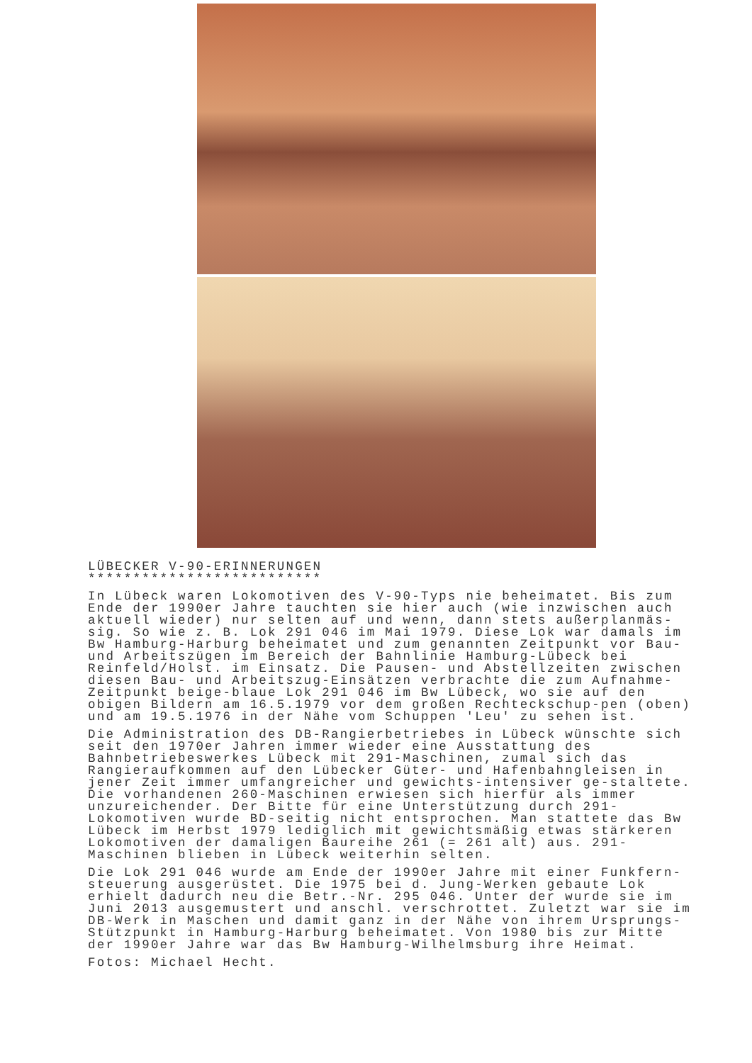LÜBECKER V-90-ERINNERUNGEN
**************************
In Lübeck waren Lokomotiven des V-90-Typs nie beheimatet. Bis zum Ende der 1990er Jahre tauchten sie hier auch (wie inzwischen auch aktuell wieder) nur selten auf und wenn, dann stets außerplanmäs-sig. So wie z. B. Lok 291 046 im Mai 1979. Diese Lok war damals im Bw Hamburg-Harburg beheimatet und zum genannten Zeitpunkt vor Bau- und Arbeitszügen im Bereich der Bahnlinie Hamburg-Lübeck bei Reinfeld/Holst. im Einsatz. Die Pausen- und Abstellzeiten zwischen diesen Bau- und Arbeitszug-Einsätzen verbrachte die zum Aufnahme-Zeitpunkt beige-blaue Lok 291 046 im Bw Lübeck, wo sie auf den obigen Bildern am 16.5.1979 vor dem großen Rechteckschup-pen (oben) und am 19.5.1976 in der Nähe vom Schuppen 'Leu' zu sehen ist.
Die Administration des DB-Rangierbetriebes in Lübeck wünschte sich seit den 1970er Jahren immer wieder eine Ausstattung des Bahnbetriebeswerkes Lübeck mit 291-Maschinen, zumal sich das Rangieraufkommen auf den Lübecker Güter- und Hafenbahngleisen in jener Zeit immer umfangreicher und gewichts-intensiver ge-staltete. Die vorhandenen 260-Maschinen erwiesen sich hierfür als immer unzureichender. Der Bitte für eine Unterstützung durch 291-Lokomotiven wurde BD-seitig nicht entsprochen. Man stattete das Bw Lübeck im Herbst 1979 lediglich mit gewichtsmäßig etwas stärkeren Lokomotiven der damaligen Baureihe 261 (= 261 alt) aus. 291-Maschinen blieben in Lübeck weiterhin selten.
Die Lok 291 046 wurde am Ende der 1990er Jahre mit einer Funkfern-steuerung ausgerüstet. Die 1975 bei d. Jung-Werken gebaute Lok erhielt dadurch neu die Betr.-Nr. 295 046. Unter der wurde sie im Juni 2013 ausgemustert und anschl. verschrottet. Zuletzt war sie im DB-Werk in Maschen und damit ganz in der Nähe von ihrem Ursprungs-Stützpunkt in Hamburg-Harburg beheimatet. Von 1980 bis zur Mitte der 1990er Jahre war das Bw Hamburg-Wilhelmsburg ihre Heimat.
Fotos: Michael Hecht.